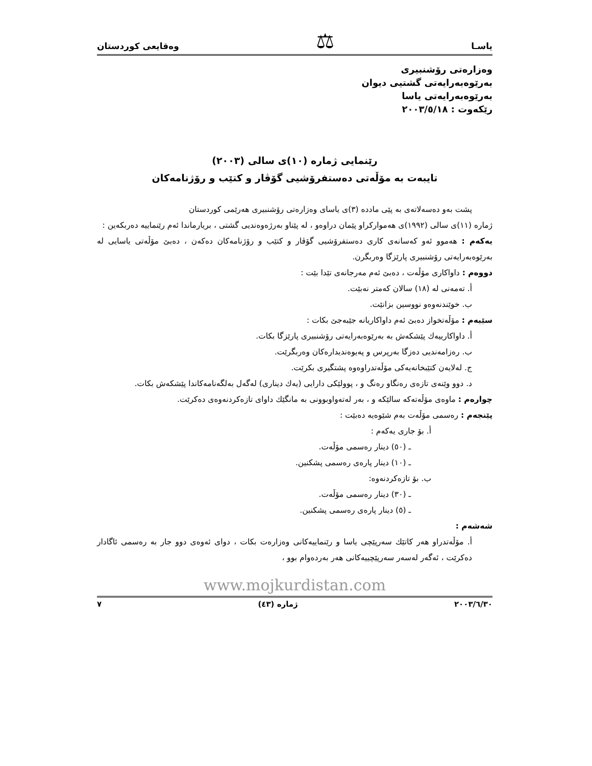یاسـا ⚖ وەقایعی کوردستان
وەزارەتی رۆشنبیری
بەرێوەبەرایەتی گشتیی دیوان
بەرێوەبەرایەتی یاسا
رێکەوت : ٢٠٠٣/٥/١٨
رێنمایی ژمارە (١٠)ی سالی (٢٠٠٣)
تایبەت بە مۆڵەتی دەستفرۆشیی گۆڤار و کتێب و رۆژنامەکان
پشت بەو دەسەلاتەی بە پێی ماددە (٣)ی یاسای وەزارەتی رۆشنبیری هەرێمی کوردستان
ژمارە (١١)ی سالی (١٩٩٢)ی هەموارکراو پێمان دراوەو ، لە پێناو بەرژەوەندیی گشتی ، بریارماندا ئەم رێنماییە دەربکەین :
یەکەم : هەموو ئەو کەسانەی کاری دەستفرۆشیی گۆڤار و کتێب و رۆژنامەکان دەکەن ، دەبێ مۆڵەتی یاسایی لە بەرێوەبەرایەتی رۆشنبیری پارێزگا وەربگرن.
دووەم : داواکاری مۆڵەت ، دەبێ ئەم مەرجانەی تێدا بێت :
أ. تەمەنی لە (١٨) سالان کەمتر نەبێت.
ب. خوێندنەوەو نووسین بزانێت.
سێیەم : مۆڵەتخواز دەبێ ئەم داواکاریانە جێبەجێ بکات :
أ. داواکارییەك پێشکەش بە بەرێوەبەرایەتی رۆشنبیری پارێزگا بکات.
ب. رەزامەندیی دەزگا بەرپرس و پەیوەندیدارەکان وەربگرێت.
ج. لەلایەن کتێبخانەیەکی مۆڵەتدراوەوە پشتگیری بکرێت.
د. دوو وێنەی تازەی رەنگاو رەنگ و ، پوولێکی دارایی (یەك دیناری) لەگەل بەلگەنامەکاندا پێشکەش بکات.
چوارەم : ماوەی مۆڵەتەکە سالێکە و ، بەر لەتەواوبوونی بە مانگێك داوای تازەکردنەوەی دەکرێت.
پێنجەم : رەسمی مۆڵەت بەم شێوەیە دەبێت :
أ. بۆ جاری یەکەم :
ـ (٥٠) دینار رەسمی مۆڵەت.
ـ (١٠) دینار پارەی رەسمی پشکنین.
ب. بۆ تازەکردنەوە:
ـ (٣٠) دینار رەسمی مۆڵەت.
ـ (٥) دینار پارەی رەسمی پشکنین.
شەشەم :
أ. مۆڵەتدراو هەر کاتێك سەرپێچی یاسا و رێنماییەکانی وەزارەت بکات ، دوای ئەوەی دوو جار بە رەسمی ئاگادار دەکرێت ، ئەگەر لەسەر سەرپێچییەکانی هەر بەردەوام بوو ،
www.mojkurdistan.com
٢٠٠٣/٦/٣٠ ژمارە (٤٣) ٧